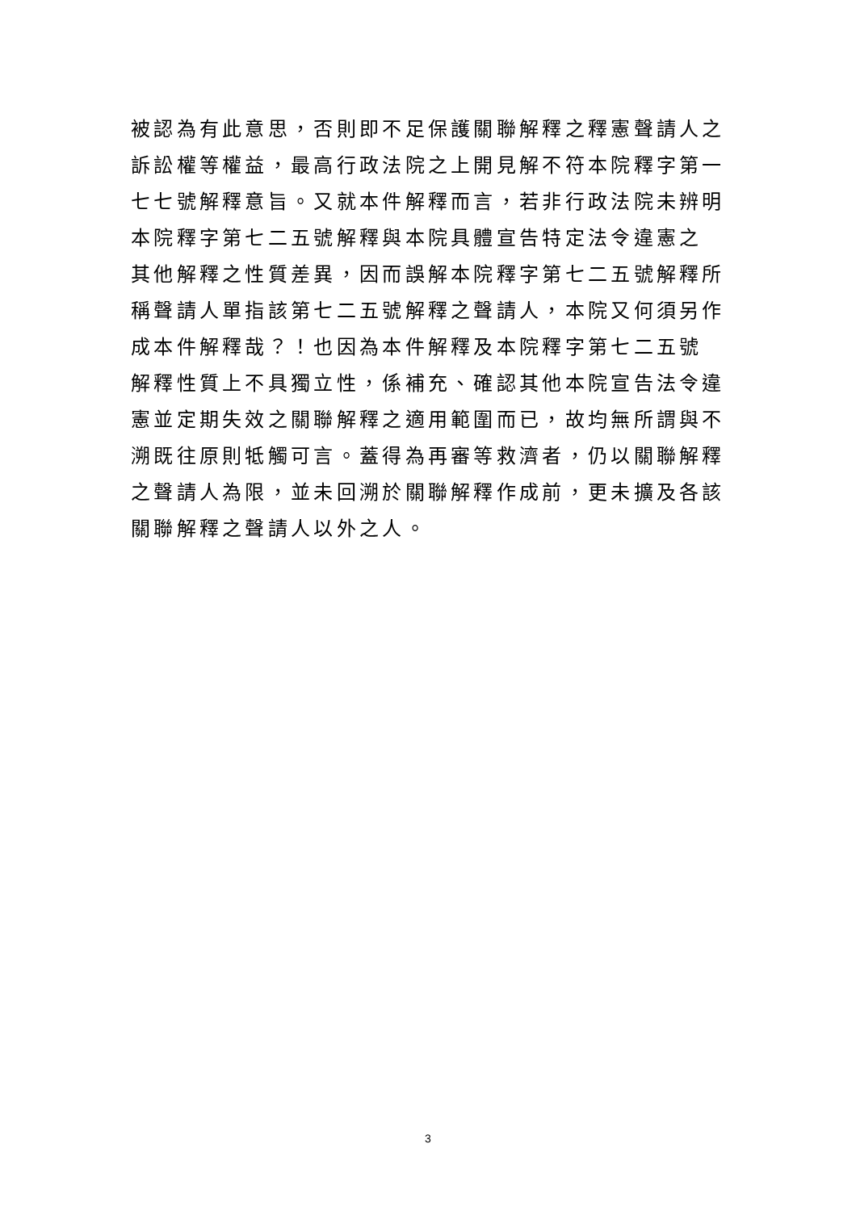被認為有此意思，否則即不足保護關聯解釋之釋憲聲請人之
訴訟權等權益，最高行政法院之上開見解不符本院釋字第一
七七號解釋意旨。又就本件解釋而言，若非行政法院未辨明
本院釋字第七二五號解釋與本院具體宣告特定法令違憲之
其他解釋之性質差異，因而誤解本院釋字第七二五號解釋所
稱聲請人單指該第七二五號解釋之聲請人，本院又何須另作
成本件解釋哉？！也因為本件解釋及本院釋字第七二五號
解釋性質上不具獨立性，係補充、確認其他本院宣告法令違
憲並定期失效之關聯解釋之適用範圍而已，故均無所謂與不
溯既往原則牴觸可言。蓋得為再審等救濟者，仍以關聯解釋
之聲請人為限，並未回溯於關聯解釋作成前，更未擴及各該
關聯解釋之聲請人以外之人。
3